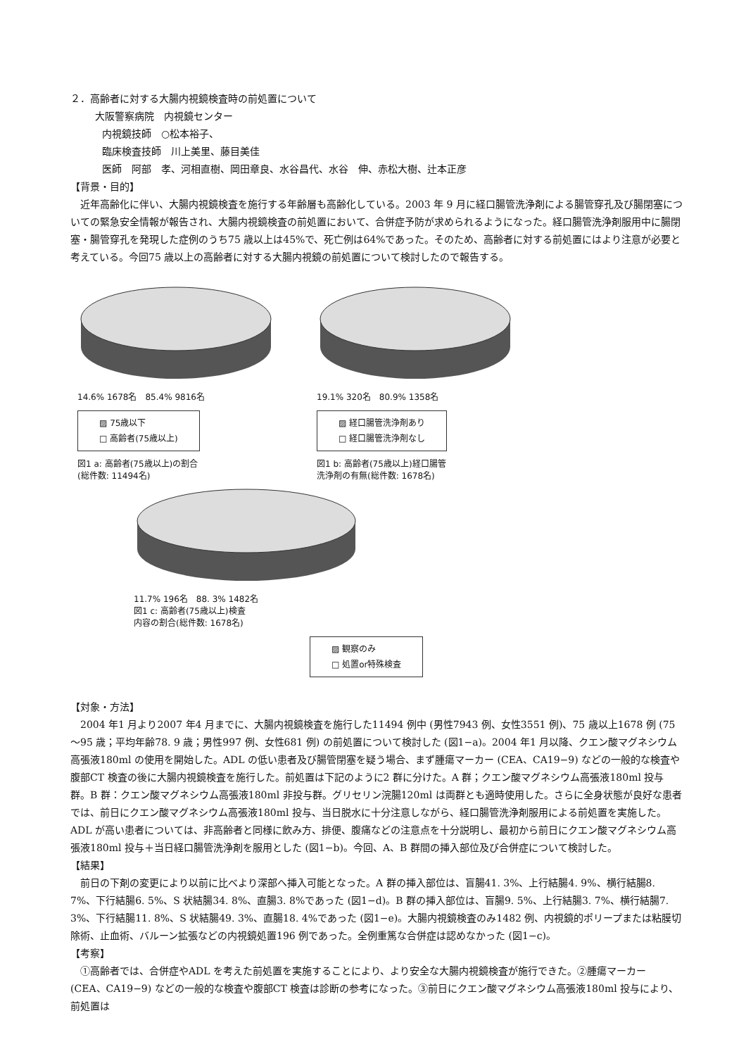２．高齢者に対する大腸内視鏡検査時の前処置について
大阪警察病院　内視鏡センター
内視鏡技師　○松本裕子、
臨床検査技師　川上美里、藤目美佳
医師　阿部　孝、河相直樹、岡田章良、水谷昌代、水谷　伸、赤松大樹、辻本正彦
【背景・目的】
　近年高齢化に伴い、大腸内視鏡検査を施行する年齢層も高齢化している。2003 年 9 月に経口腸管洗浄剤による腸管穿孔及び腸閉塞についての緊急安全情報が報告され、大腸内視鏡検査の前処置において、合併症予防が求められるようになった。経口腸管洗浄剤服用中に腸閉塞・腸管穿孔を発現した症例のうち75 歳以上は45%で、死亡例は64%であった。そのため、高齢者に対する前処置にはより注意が必要と考えている。今回75 歳以上の高齢者に対する大腸内視鏡の前処置について検討したので報告する。
14.6% 1678名　85.4% 9816名
▨ 75歳以下
□ 高齢者(75歳以上)
図1 a: 高齢者(75歳以上)の割合
(総件数: 11494名)
19.1% 320名　80.9% 1358名
▨ 経口腸管洗浄剤あり
□ 経口腸管洗浄剤なし
図1 b: 高齢者(75歳以上)経口腸管
洗浄剤の有無(総件数: 1678名)
11.7% 196名　88. 3% 1482名
図1 c: 高齢者(75歳以上)検査
内容の割合(総件数: 1678名)
▨ 観察のみ
□ 処置or特殊検査
【対象・方法】
　2004 年1 月より2007 年4 月までに、大腸内視鏡検査を施行した11494 例中 (男性7943 例、女性3551 例)、75 歳以上1678 例 (75～95 歳；平均年齢78. 9 歳；男性997 例、女性681 例) の前処置について検討した (図1−a)。2004 年1 月以降、クエン酸マグネシウム高張液180ml の使用を開始した。ADL の低い患者及び腸管閉塞を疑う場合、まず腫瘍マーカー (CEA、CA19−9) などの一般的な検査や腹部CT 検査の後に大腸内視鏡検査を施行した。前処置は下記のように2 群に分けた。A 群；クエン酸マグネシウム高張液180ml 投与群。B 群：クエン酸マグネシウム高張液180ml 非投与群。グリセリン浣腸120ml は両群とも適時使用した。さらに全身状態が良好な患者では、前日にクエン酸マグネシウム高張液180ml 投与、当日脱水に十分注意しながら、経口腸管洗浄剤服用による前処置を実施した。ADL が高い患者については、非高齢者と同様に飲み方、排便、腹痛などの注意点を十分説明し、最初から前日にクエン酸マグネシウム高張液180ml 投与＋当日経口腸管洗浄剤を服用とした (図1−b)。今回、A、B 群間の挿入部位及び合併症について検討した。
【結果】
　前日の下剤の変更により以前に比べより深部へ挿入可能となった。A 群の挿入部位は、盲腸41. 3%、上行結腸4. 9%、横行結腸8. 7%、下行結腸6. 5%、S 状結腸34. 8%、直腸3. 8%であった (図1−d)。B 群の挿入部位は、盲腸9. 5%、上行結腸3. 7%、横行結腸7. 3%、下行結腸11. 8%、S 状結腸49. 3%、直腸18. 4%であった (図1−e)。大腸内視鏡検査のみ1482 例、内視鏡的ポリープまたは粘膜切除術、止血術、バルーン拡張などの内視鏡処置196 例であった。全例重篤な合併症は認めなかった (図1−c)。
【考察】
　①高齢者では、合併症やADL を考えた前処置を実施することにより、より安全な大腸内視鏡検査が施行できた。②腫瘍マーカー (CEA、CA19−9) などの一般的な検査や腹部CT 検査は診断の参考になった。③前日にクエン酸マグネシウム高張液180ml 投与により、前処置は